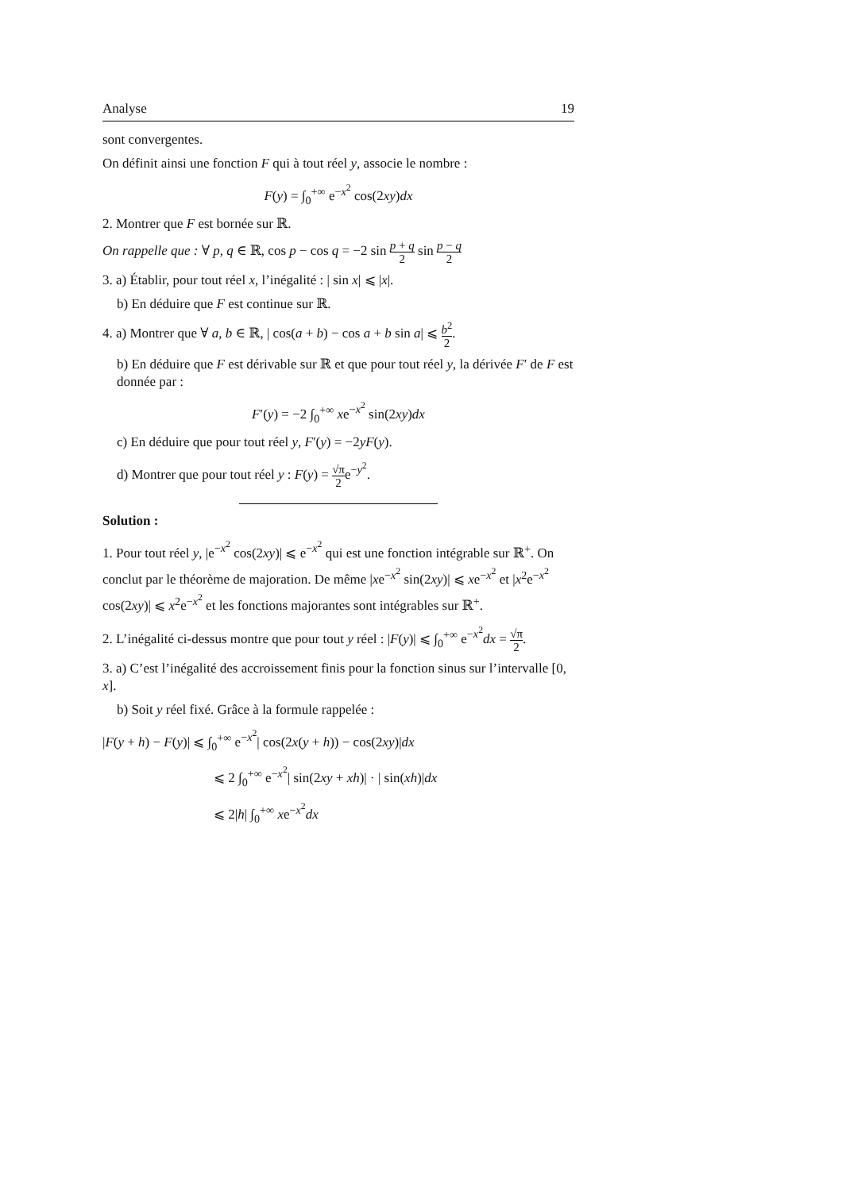Analyse 19
sont convergentes.
On définit ainsi une fonction F qui à tout réel y, associe le nombre :
F(y) = ∫<sub>0</sub><sup>+∞</sup> e<sup>−x<sup>2</sup></sup> cos(2xy)dx
2. Montrer que F est bornée sur ℝ.
On rappelle que : ∀ p, q ∈ ℝ, cos p − cos q = −2 sin p + q 2 sin p − q 2
3. a) Établir, pour tout réel x, l’inégalité : | sin x| ⩽ |x|.
b) En déduire que F est continue sur ℝ.
4. a) Montrer que ∀ a, b ∈ ℝ, | cos(a + b) − cos a + b sin a| ⩽ b<sup>2</sup> 2.
b) En déduire que F est dérivable sur ℝ et que pour tout réel y, la dérivée F′ de F est donnée par :
F′(y) = −2 ∫<sub>0</sub><sup>+∞</sup> xe<sup>−x<sup>2</sup></sup> sin(2xy)dx
c) En déduire que pour tout réel y, F′(y) = −2yF(y).
d) Montrer que pour tout réel y : F(y) = √π 2e<sup>−y<sup>2</sup></sup>.
Solution :
1. Pour tout réel y, |e<sup>−x<sup>2</sup></sup> cos(2xy)| ⩽ e<sup>−x<sup>2</sup></sup> qui est une fonction intégrable sur ℝ<sup>+</sup>. On conclut par le théorème de majoration. De même |xe<sup>−x<sup>2</sup></sup> sin(2xy)| ⩽ xe<sup>−x<sup>2</sup></sup> et |x<sup>2</sup>e<sup>−x<sup>2</sup></sup> cos(2xy)| ⩽ x<sup>2</sup>e<sup>−x<sup>2</sup></sup> et les fonctions majorantes sont intégrables sur ℝ<sup>+</sup>.
2. L’inégalité ci-dessus montre que pour tout y réel : |F(y)| ⩽ ∫<sub>0</sub><sup>+∞</sup> e<sup>−x<sup>2</sup></sup>dx = √π 2.
3. a) C’est l’inégalité des accroissement finis pour la fonction sinus sur l’intervalle [0, x].
b) Soit y réel fixé. Grâce à la formule rappelée :
|F(y + h) − F(y)| ⩽ ∫<sub>0</sub><sup>+∞</sup> e<sup>−x<sup>2</sup></sup>| cos(2x(y + h)) − cos(2xy)|dx
⩽ 2 ∫<sub>0</sub><sup>+∞</sup> e<sup>−x<sup>2</sup></sup>| sin(2xy + xh)| · | sin(xh)|dx
⩽ 2|h| ∫<sub>0</sub><sup>+∞</sup> xe<sup>−x<sup>2</sup></sup>dx